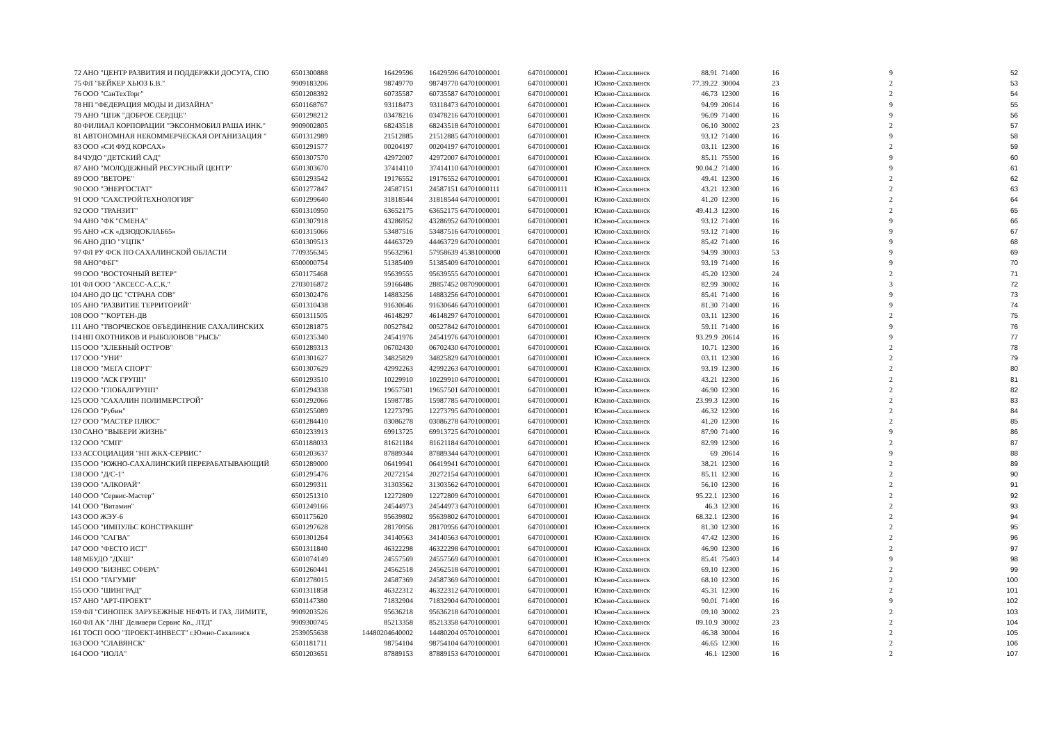| 72 | АНО "ЦЕНТР РАЗВИТИЯ И ПОДДЕРЖКИ ДОСУГА, СПО | 6501300888 | 16429596 | 16429596 | 64701000001 | 64701000001 | Южно-Сахалинск | 88.91 | 71400 | 16 | 9 | 52 |
| 75 | ФЛ "БЕЙКЕР ХЬЮЗ Б.В." | 9909183206 | 98749770 | 98749770 | 64701000001 | 64701000001 | Южно-Сахалинск | 77.39.22 | 30004 | 23 | 2 | 53 |
| 76 | ООО "СанТехТорг" | 6501208392 | 60735587 | 60735587 | 64701000001 | 64701000001 | Южно-Сахалинск | 46.73 | 12300 | 16 | 2 | 54 |
| 78 | НП "ФЕДЕРАЦИЯ МОДЫ И ДИЗАЙНА" | 6501168767 | 93118473 | 93118473 | 64701000001 | 64701000001 | Южно-Сахалинск | 94.99 | 20614 | 16 | 9 | 55 |
| 79 | АНО "ЦПЖ "ДОБРОЕ СЕРДЦЕ" | 6501298212 | 03478216 | 03478216 | 64701000001 | 64701000001 | Южно-Сахалинск | 96.09 | 71400 | 16 | 9 | 56 |
| 80 | ФИЛИАЛ КОРПОРАЦИИ "ЭКСОНМОБИЛ РАША ИНК." | 9909002805 | 68243518 | 68243518 | 64701000001 | 64701000001 | Южно-Сахалинск | 06.10 | 30002 | 23 | 2 | 57 |
| 81 | АВТОНОМНАЯ НЕКОММЕРЧЕСКАЯ ОРГАНИЗАЦИЯ " | 6501312989 | 21512885 | 21512885 | 64701000001 | 64701000001 | Южно-Сахалинск | 93.12 | 71400 | 16 | 9 | 58 |
| 83 | ООО «СИ ФУД КОРСАХ» | 6501291577 | 00204197 | 00204197 | 64701000001 | 64701000001 | Южно-Сахалинск | 03.11 | 12300 | 16 | 2 | 59 |
| 84 | ЧУДО "ДЕТСКИЙ САД" | 6501307570 | 42972007 | 42972007 | 64701000001 | 64701000001 | Южно-Сахалинск | 85.11 | 75500 | 16 | 9 | 60 |
| 87 | АНО "МОЛОДЕЖНЫЙ РЕСУРСНЫЙ ЦЕНТР" | 6501303670 | 37414110 | 37414110 | 64701000001 | 64701000001 | Южно-Сахалинск | 90.04.2 | 71400 | 16 | 9 | 61 |
| 89 | ООО "ВЕТОРЕ" | 6501293542 | 19176552 | 19176552 | 64701000001 | 64701000001 | Южно-Сахалинск | 49.41 | 12300 | 16 | 2 | 62 |
| 90 | ООО "ЭНЕРГОСТАТ" | 6501277847 | 24587151 | 24587151 | 64701000111 | 64701000111 | Южно-Сахалинск | 43.21 | 12300 | 16 | 2 | 63 |
| 91 | ООО "САХСТРОЙТЕХНОЛОГИЯ" | 6501299640 | 31818544 | 31818544 | 64701000001 | 64701000001 | Южно-Сахалинск | 41.20 | 12300 | 16 | 2 | 64 |
| 92 | ООО "ТРАНЗИТ" | 6501310950 | 63652175 | 63652175 | 64701000001 | 64701000001 | Южно-Сахалинск | 49.41.3 | 12300 | 16 | 2 | 65 |
| 94 | АНО "ФК "СМЕНА" | 6501307918 | 43286952 | 43286952 | 64701000001 | 64701000001 | Южно-Сахалинск | 93.12 | 71400 | 16 | 9 | 66 |
| 95 | АНО «СК «ДЗЮДОКЛАБ65» | 6501315066 | 53487516 | 53487516 | 64701000001 | 64701000001 | Южно-Сахалинск | 93.12 | 71400 | 16 | 9 | 67 |
| 96 | АНО ДПО "УЦПК" | 6501309513 | 44463729 | 44463729 | 64701000001 | 64701000001 | Южно-Сахалинск | 85.42 | 71400 | 16 | 9 | 68 |
| 97 | ФЛ РУ ФСК ПО САХАЛИНСКОЙ ОБЛАСТИ | 7709356345 | 95632961 | 57958639 | 45381000000 | 64701000001 | Южно-Сахалинск | 94.99 | 30003 | 53 | 9 | 69 |
| 98 | АНО"ФБГ" | 6500000754 | 51385409 | 51385409 | 64701000001 | 64701000001 | Южно-Сахалинск | 93.19 | 71400 | 16 | 9 | 70 |
| 99 | ООО "ВОСТОЧНЫЙ ВЕТЕР" | 6501175468 | 95639555 | 95639555 | 64701000001 | 64701000001 | Южно-Сахалинск | 45.20 | 12300 | 24 | 2 | 71 |
| 101 | ФЛ ООО "АКСЕСС-А.С.К." | 2703016872 | 59166486 | 28857452 | 08709000001 | 64701000001 | Южно-Сахалинск | 82.99 | 30002 | 16 | 3 | 72 |
| 104 | АНО ДО ЦС "СТРАНА СОВ" | 6501302476 | 14883256 | 14883256 | 64701000001 | 64701000001 | Южно-Сахалинск | 85.41 | 71400 | 16 | 9 | 73 |
| 105 | АНО "РАЗВИТИЕ ТЕРРИТОРИЙ" | 6501310438 | 91630646 | 91630646 | 64701000001 | 64701000001 | Южно-Сахалинск | 81.30 | 71400 | 16 | 9 | 74 |
| 108 | ООО ""КОРТЕН-ДВ | 6501311505 | 46148297 | 46148297 | 64701000001 | 64701000001 | Южно-Сахалинск | 03.11 | 12300 | 16 | 2 | 75 |
| 111 | АНО "ТВОРЧЕСКОЕ ОБЪЕДИНЕНИЕ САХАЛИНСКИХ | 6501281875 | 00527842 | 00527842 | 64701000001 | 64701000001 | Южно-Сахалинск | 59.11 | 71400 | 16 | 9 | 76 |
| 114 | НП ОХОТНИКОВ И РЫБОЛОВОВ "РЫСЬ" | 6501235340 | 24541976 | 24541976 | 64701000001 | 64701000001 | Южно-Сахалинск | 93.29.9 | 20614 | 16 | 9 | 77 |
| 115 | ООО "ХЛЕБНЫЙ ОСТРОВ" | 6501289313 | 06702430 | 06702430 | 64701000001 | 64701000001 | Южно-Сахалинск | 10.71 | 12300 | 16 | 2 | 78 |
| 117 | ООО "УНИ" | 6501301627 | 34825829 | 34825829 | 64701000001 | 64701000001 | Южно-Сахалинск | 03.11 | 12300 | 16 | 2 | 79 |
| 118 | ООО "МЕГА СПОРТ" | 6501307629 | 42992263 | 42992263 | 64701000001 | 64701000001 | Южно-Сахалинск | 93.19 | 12300 | 16 | 2 | 80 |
| 119 | ООО "АСК ГРУПП" | 6501293510 | 10229910 | 10229910 | 64701000001 | 64701000001 | Южно-Сахалинск | 43.21 | 12300 | 16 | 2 | 81 |
| 122 | ООО "ГЛОБАЛГРУПП" | 6501294338 | 19657501 | 19657501 | 64701000001 | 64701000001 | Южно-Сахалинск | 46.90 | 12300 | 16 | 2 | 82 |
| 125 | ООО "САХАЛИН ПОЛИМЕРСТРОЙ" | 6501292066 | 15987785 | 15987785 | 64701000001 | 64701000001 | Южно-Сахалинск | 23.99.3 | 12300 | 16 | 2 | 83 |
| 126 | ООО "Рубин" | 6501255089 | 12273795 | 12273795 | 64701000001 | 64701000001 | Южно-Сахалинск | 46.32 | 12300 | 16 | 2 | 84 |
| 127 | ООО "МАСТЕР ПЛЮС" | 6501284410 | 03086278 | 03086278 | 64701000001 | 64701000001 | Южно-Сахалинск | 41.20 | 12300 | 16 | 2 | 85 |
| 130 | САНО "ВЫБЕРИ ЖИЗНЬ" | 6501233913 | 69913725 | 69913725 | 64701000001 | 64701000001 | Южно-Сахалинск | 87.90 | 71400 | 16 | 9 | 86 |
| 132 | ООО "СМП" | 6501188033 | 81621184 | 81621184 | 64701000001 | 64701000001 | Южно-Сахалинск | 82.99 | 12300 | 16 | 2 | 87 |
| 133 | АССОЦИАЦИЯ "НП ЖКХ-СЕРВИС" | 6501203637 | 87889344 | 87889344 | 64701000001 | 64701000001 | Южно-Сахалинск | 69 | 20614 | 16 | 9 | 88 |
| 135 | ООО "ЮЖНО-САХАЛИНСКИЙ ПЕРЕРАБАТЫВАЮЩИЙ | 6501289000 | 06419941 | 06419941 | 64701000001 | 64701000001 | Южно-Сахалинск | 38.21 | 12300 | 16 | 2 | 89 |
| 138 | ООО "Д/С-1" | 6501295476 | 20272154 | 20272154 | 64701000001 | 64701000001 | Южно-Сахалинск | 85.11 | 12300 | 16 | 2 | 90 |
| 139 | ООО "АЛКОРАЙ" | 6501299311 | 31303562 | 31303562 | 64701000001 | 64701000001 | Южно-Сахалинск | 56.10 | 12300 | 16 | 2 | 91 |
| 140 | ООО "Сервис-Мастер" | 6501251310 | 12272809 | 12272809 | 64701000001 | 64701000001 | Южно-Сахалинск | 95.22.1 | 12300 | 16 | 2 | 92 |
| 141 | ООО "Витамин" | 6501249166 | 24544973 | 24544973 | 64701000001 | 64701000001 | Южно-Сахалинск | 46.3 | 12300 | 16 | 2 | 93 |
| 143 | ООО ЖЭУ-6 | 6501175620 | 95639802 | 95639802 | 64701000001 | 64701000001 | Южно-Сахалинск | 68.32.1 | 12300 | 16 | 2 | 94 |
| 145 | ООО "ИМПУЛЬС КОНСТРАКШН" | 6501297628 | 28170956 | 28170956 | 64701000001 | 64701000001 | Южно-Сахалинск | 81.30 | 12300 | 16 | 2 | 95 |
| 146 | ООО "САГВА" | 6501301264 | 34140563 | 34140563 | 64701000001 | 64701000001 | Южно-Сахалинск | 47.42 | 12300 | 16 | 2 | 96 |
| 147 | ООО "ФЕСТО ИСТ" | 6501311840 | 46322298 | 46322298 | 64701000001 | 64701000001 | Южно-Сахалинск | 46.90 | 12300 | 16 | 2 | 97 |
| 148 | МБУДО "ДХШ" | 6501074149 | 24557569 | 24557569 | 64701000001 | 64701000001 | Южно-Сахалинск | 85.41 | 75403 | 14 | 9 | 98 |
| 149 | ООО "БИЗНЕС СФЕРА" | 6501260441 | 24562518 | 24562518 | 64701000001 | 64701000001 | Южно-Сахалинск | 69.10 | 12300 | 16 | 2 | 99 |
| 151 | ООО "ТАГУМИ" | 6501278015 | 24587369 | 24587369 | 64701000001 | 64701000001 | Южно-Сахалинск | 68.10 | 12300 | 16 | 2 | 100 |
| 155 | ООО "ШИНГРАД" | 6501311858 | 46322312 | 46322312 | 64701000001 | 64701000001 | Южно-Сахалинск | 45.31 | 12300 | 16 | 2 | 101 |
| 157 | АНО "АРТ-ПРОЕКТ" | 6501147380 | 71832904 | 71832904 | 64701000001 | 64701000001 | Южно-Сахалинск | 90.01 | 71400 | 16 | 9 | 102 |
| 159 | ФЛ "СИНОПЕК ЗАРУБЕЖНЫЕ НЕФТЬ И ГАЗ, ЛИМИТЕ, | 9909203526 | 95636218 | 95636218 | 64701000001 | 64701000001 | Южно-Сахалинск | 09.10 | 30002 | 23 | 2 | 103 |
| 160 | ФЛ АК "ЛНГ Деливери Сервис Ко., ЛТД" | 9909300745 | 85213358 | 85213358 | 64701000001 | 64701000001 | Южно-Сахалинск | 09.10.9 | 30002 | 23 | 2 | 104 |
| 161 | ТОСП ООО "ПРОЕКТ-ИНВЕСТ" г.Южно-Сахалинск | 2539055638 | 14480204640002 | 14480204 | 05701000001 | 64701000001 | Южно-Сахалинск | 46.38 | 30004 | 16 | 2 | 105 |
| 163 | ООО "СЛАВЯНСК" | 6501181711 | 98754104 | 98754104 | 64701000001 | 64701000001 | Южно-Сахалинск | 46.65 | 12300 | 16 | 2 | 106 |
| 164 | ООО "ИОЛА" | 6501203651 | 87889153 | 87889153 | 64701000001 | 64701000001 | Южно-Сахалинск | 46.1 | 12300 | 16 | 2 | 107 |